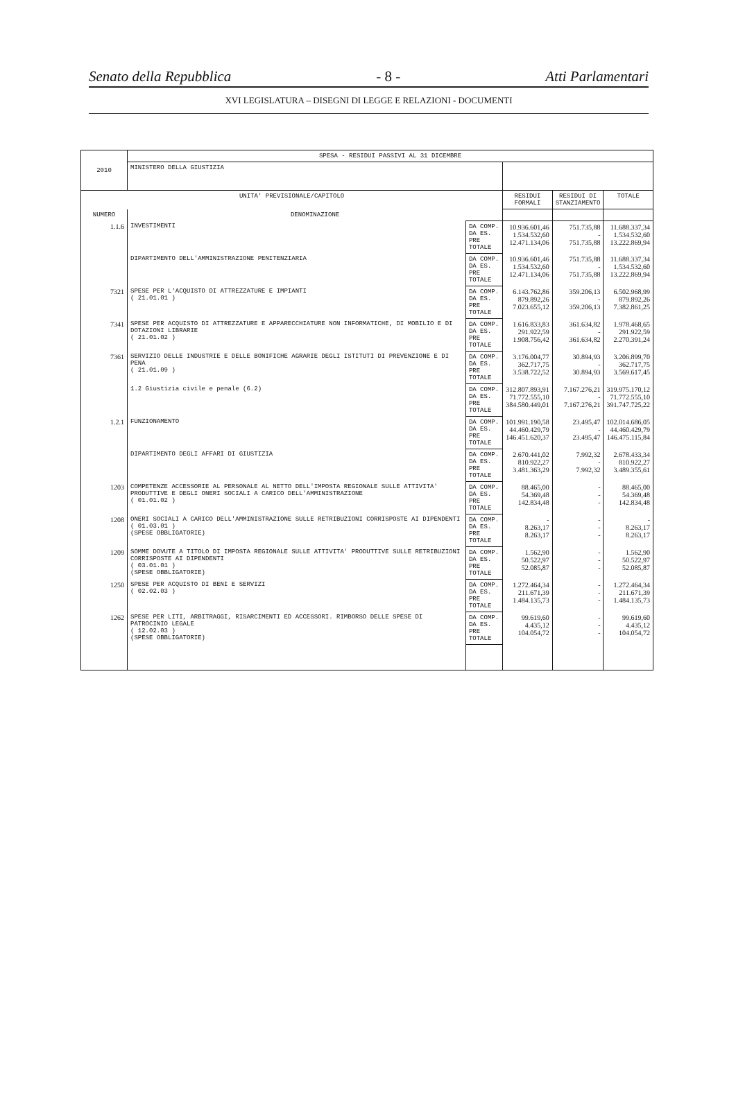Senato della Repubblica - 8 - Atti Parlamentari
XVI LEGISLATURA – DISEGNI DI LEGGE E RELAZIONI - DOCUMENTI
| 2010 | SPESA - RESIDUI PASSIVI AL 31 DICEMBRE | | | | |
| | MINISTERO DELLA GIUSTIZIA | | | | |
| UNITA' PREVISIONALE/CAPITOLO | | | RESIDUI FORMALI | RESIDUI DI STANZIAMENTO | TOTALE |
| NUMERO | DENOMINAZIONE | | | | |
| 1.1.6 | INVESTIMENTI | DA COMP. DA ES. PRE TOTALE | 10.936.601,46 1.534.532,60 12.471.134,06 | 751.735,88 - 751.735,88 | 11.688.337,34 1.534.532,60 13.222.869,94 |
| | DIPARTIMENTO DELL'AMMINISTRAZIONE PENITENZIARIA | DA COMP. DA ES. PRE TOTALE | 10.936.601,46 1.534.532,60 12.471.134,06 | 751.735,88 - 751.735,88 | 11.688.337,34 1.534.532,60 13.222.869,94 |
| 7321 | SPESE PER L'ACQUISTO DI ATTREZZATURE E IMPIANTI ( 21.01.01 ) | DA COMP. DA ES. PRE TOTALE | 6.143.762,86 879.892,26 7.023.655,12 | 359.206,13 - 359.206,13 | 6.502.968,99 879.892,26 7.382.861,25 |
| 7341 | SPESE PER ACQUISTO DI ATTREZZATURE E APPARECCHIATURE NON INFORMATICHE, DI MOBILIO E DI DOTAZIONI LIBRARIE ( 21.01.02 ) | DA COMP. DA ES. PRE TOTALE | 1.616.833,83 291.922,59 1.908.756,42 | 361.634,82 - 361.634,82 | 1.978.468,65 291.922,59 2.270.391,24 |
| 7361 | SERVIZIO DELLE INDUSTRIE E DELLE BONIFICHE AGRARIE DEGLI ISTITUTI DI PREVENZIONE E DI PENA ( 21.01.09 ) | DA COMP. DA ES. PRE TOTALE | 3.176.004,77 362.717,75 3.538.722,52 | 30.894,93 - 30.894,93 | 3.206.899,70 362.717,75 3.569.617,45 |
| | 1.2 Giustizia civile e penale (6.2) | DA COMP. DA ES. PRE TOTALE | 312.807.893,91 71.772.555,10 384.580.449,01 | 7.167.276,21 - 7.167.276,21 | 319.975.170,12 71.772.555,10 391.747.725,22 |
| 1.2.1 | FUNZIONAMENTO | DA COMP. DA ES. PRE TOTALE | 101.991.190,58 44.460.429,79 146.451.620,37 | 23.495,47 - 23.495,47 | 102.014.686,05 44.460.429,79 146.475.115,84 |
| | DIPARTIMENTO DEGLI AFFARI DI GIUSTIZIA | DA COMP. DA ES. PRE TOTALE | 2.670.441,02 810.922,27 3.481.363,29 | 7.992,32 - 7.992,32 | 2.678.433,34 810.922,27 3.489.355,61 |
| 1203 | COMPETENZE ACCESSORIE AL PERSONALE AL NETTO DELL'IMPOSTA REGIONALE SULLE ATTIVITA' PRODUTTIVE E DEGLI ONERI SOCIALI A CARICO DELL'AMMINISTRAZIONE ( 01.01.02 ) | DA COMP. DA ES. PRE TOTALE | 88.465,00 54.369,48 142.834,48 | - - - | 88.465,00 54.369,48 142.834,48 |
| 1208 | ONERI SOCIALI A CARICO DELL'AMMINISTRAZIONE SULLE RETRIBUZIONI CORRISPOSTE AI DIPENDENTI ( 01.03.01 ) (SPESE OBBLIGATORIE) | DA COMP. DA ES. PRE TOTALE | - 8.263,17 8.263,17 | - - - | - 8.263,17 8.263,17 |
| 1209 | SOMME DOVUTE A TITOLO DI IMPOSTA REGIONALE SULLE ATTIVITA' PRODUTTIVE SULLE RETRIBUZIONI CORRISPOSTE AI DIPENDENTI ( 03.01.01 ) (SPESE OBBLIGATORIE) | DA COMP. DA ES. PRE TOTALE | 1.562,90 50.522,97 52.085,87 | - - - | 1.562,90 50.522,97 52.085,87 |
| 1250 | SPESE PER ACQUISTO DI BENI E SERVIZI ( 02.02.03 ) | DA COMP. DA ES. PRE TOTALE | 1.272.464,34 211.671,39 1.484.135,73 | - - - | 1.272.464,34 211.671,39 1.484.135,73 |
| 1262 | SPESE PER LITI, ARBITRAGGI, RISARCIMENTI ED ACCESSORI. RIMBORSO DELLE SPESE DI PATROCINIO LEGALE ( 12.02.03 ) (SPESE OBBLIGATORIE) | DA COMP. DA ES. PRE TOTALE | 99.619,60 4.435,12 104.054,72 | - - - | 99.619,60 4.435,12 104.054,72 |